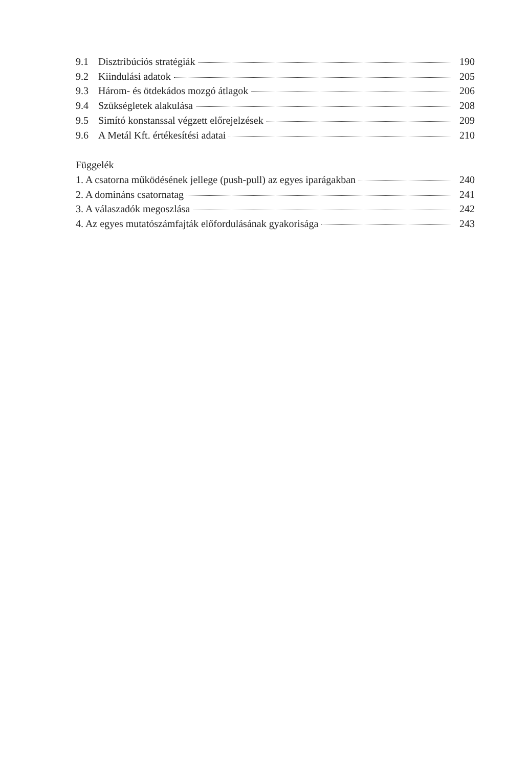9.1 Disztribúciós stratégiák 190
9.2 Kiindulási adatok 205
9.3 Három- és ötdekádos mozgó átlagok 206
9.4 Szükségletek alakulása 208
9.5 Simító konstanssal végzett előrejelzések 209
9.6 A Metál Kft. értékesítési adatai 210
Függelék
1. A csatorna működésének jellege (push-pull) az egyes iparágakban 240
2. A domináns csatornatag 241
3. A válaszadók megoszlása 242
4. Az egyes mutatószámfajták előfordulásának gyakorisága 243